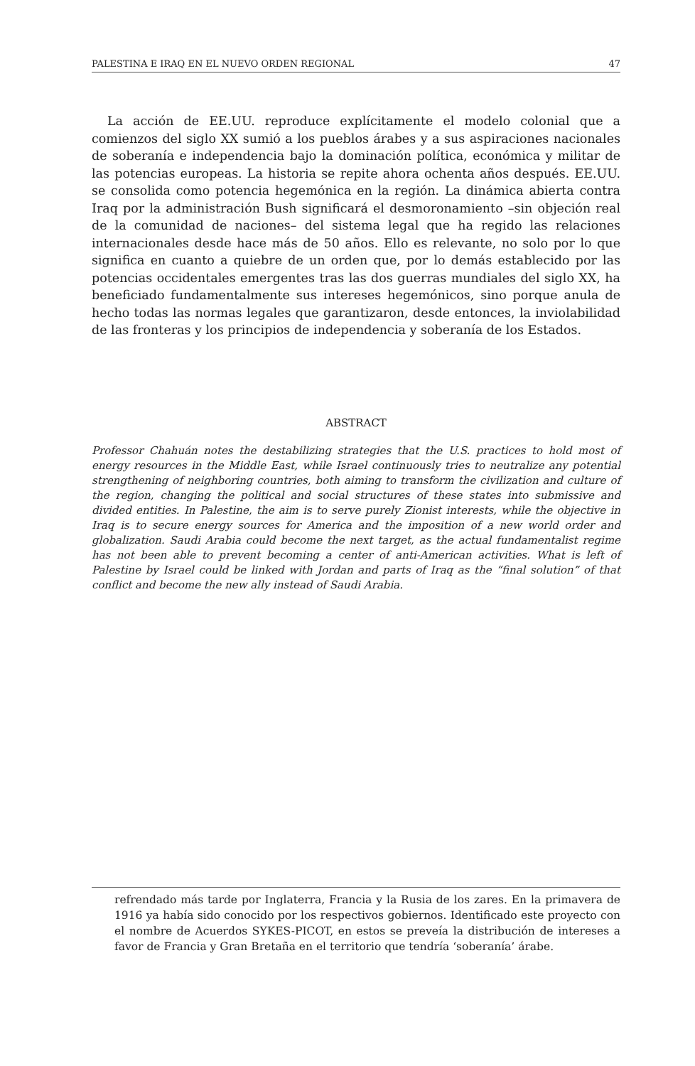PALESTINA E IRAQ EN EL NUEVO ORDEN REGIONAL 47
La acción de EE.UU. reproduce explícitamente el modelo colonial que a comienzos del siglo XX sumió a los pueblos árabes y a sus aspiraciones nacionales de soberanía e independencia bajo la dominación política, económica y militar de las potencias europeas. La historia se repite ahora ochenta años después. EE.UU. se consolida como potencia hegemónica en la región. La dinámica abierta contra Iraq por la administración Bush significará el desmoronamiento –sin objeción real de la comunidad de naciones– del sistema legal que ha regido las relaciones internacionales desde hace más de 50 años. Ello es relevante, no solo por lo que significa en cuanto a quiebre de un orden que, por lo demás establecido por las potencias occidentales emergentes tras las dos guerras mundiales del siglo XX, ha beneficiado fundamentalmente sus intereses hegemónicos, sino porque anula de hecho todas las normas legales que garantizaron, desde entonces, la inviolabilidad de las fronteras y los principios de independencia y soberanía de los Estados.
ABSTRACT
Professor Chahuán notes the destabilizing strategies that the U.S. practices to hold most of energy resources in the Middle East, while Israel continuously tries to neutralize any potential strengthening of neighboring countries, both aiming to transform the civilization and culture of the region, changing the political and social structures of these states into submissive and divided entities. In Palestine, the aim is to serve purely Zionist interests, while the objective in Iraq is to secure energy sources for America and the imposition of a new world order and globalization. Saudi Arabia could become the next target, as the actual fundamentalist regime has not been able to prevent becoming a center of anti-American activities. What is left of Palestine by Israel could be linked with Jordan and parts of Iraq as the “final solution” of that conflict and become the new ally instead of Saudi Arabia.
refrendado más tarde por Inglaterra, Francia y la Rusia de los zares. En la primavera de 1916 ya había sido conocido por los respectivos gobiernos. Identificado este proyecto con el nombre de Acuerdos SYKES-PICOT, en estos se preveía la distribución de intereses a favor de Francia y Gran Bretaña en el territorio que tendría ‘soberanía’ árabe.